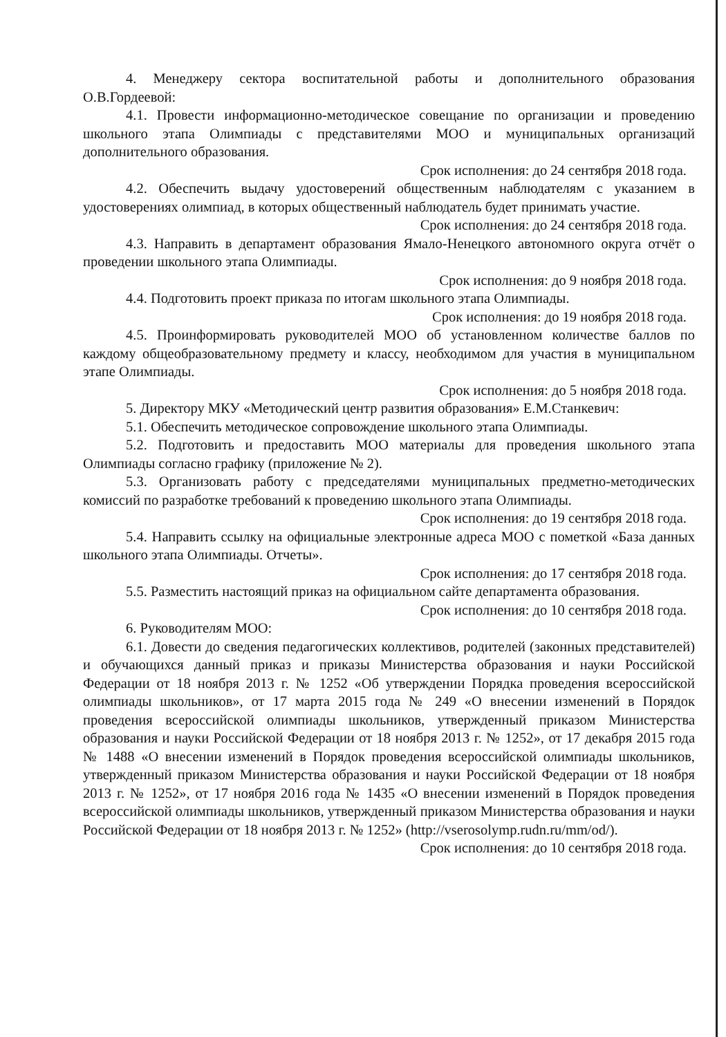4. Менеджеру сектора воспитательной работы и дополнительного образования О.В.Гордеевой:
4.1. Провести информационно-методическое совещание по организации и проведению школьного этапа Олимпиады с представителями МОО и муниципальных организаций дополнительного образования.
Срок исполнения: до 24 сентября 2018 года.
4.2. Обеспечить выдачу удостоверений общественным наблюдателям с указанием в удостоверениях олимпиад, в которых общественный наблюдатель будет принимать участие.
Срок исполнения: до 24 сентября 2018 года.
4.3. Направить в департамент образования Ямало-Ненецкого автономного округа отчёт о проведении школьного этапа Олимпиады.
Срок исполнения: до 9 ноября 2018 года.
4.4. Подготовить проект приказа по итогам школьного этапа Олимпиады.
Срок исполнения: до 19 ноября 2018 года.
4.5. Проинформировать руководителей МОО об установленном количестве баллов по каждому общеобразовательному предмету и классу, необходимом для участия в муниципальном этапе Олимпиады.
Срок исполнения: до 5 ноября 2018 года.
5. Директору МКУ «Методический центр развития образования» Е.М.Станкевич:
5.1. Обеспечить методическое сопровождение школьного этапа Олимпиады.
5.2. Подготовить и предоставить МОО материалы для проведения школьного этапа Олимпиады согласно графику (приложение № 2).
5.3. Организовать работу с председателями муниципальных предметно-методических комиссий по разработке требований к проведению школьного этапа Олимпиады.
Срок исполнения: до 19 сентября 2018 года.
5.4. Направить ссылку на официальные электронные адреса МОО с пометкой «База данных школьного этапа Олимпиады. Отчеты».
Срок исполнения: до 17 сентября 2018 года.
5.5. Разместить настоящий приказ на официальном сайте департамента образования.
Срок исполнения: до 10 сентября 2018 года.
6. Руководителям МОО:
6.1. Довести до сведения педагогических коллективов, родителей (законных представителей) и обучающихся данный приказ и приказы Министерства образования и науки Российской Федерации от 18 ноября 2013 г. № 1252 «Об утверждении Порядка проведения всероссийской олимпиады школьников», от 17 марта 2015 года № 249 «О внесении изменений в Порядок проведения всероссийской олимпиады школьников, утвержденный приказом Министерства образования и науки Российской Федерации от 18 ноября 2013 г. № 1252», от 17 декабря 2015 года № 1488 «О внесении изменений в Порядок проведения всероссийской олимпиады школьников, утвержденный приказом Министерства образования и науки Российской Федерации от 18 ноября 2013 г. № 1252», от 17 ноября 2016 года № 1435 «О внесении изменений в Порядок проведения всероссийской олимпиады школьников, утвержденный приказом Министерства образования и науки Российской Федерации от 18 ноября 2013 г. № 1252» (http://vserosolymp.rudn.ru/mm/od/).
Срок исполнения: до 10 сентября 2018 года.